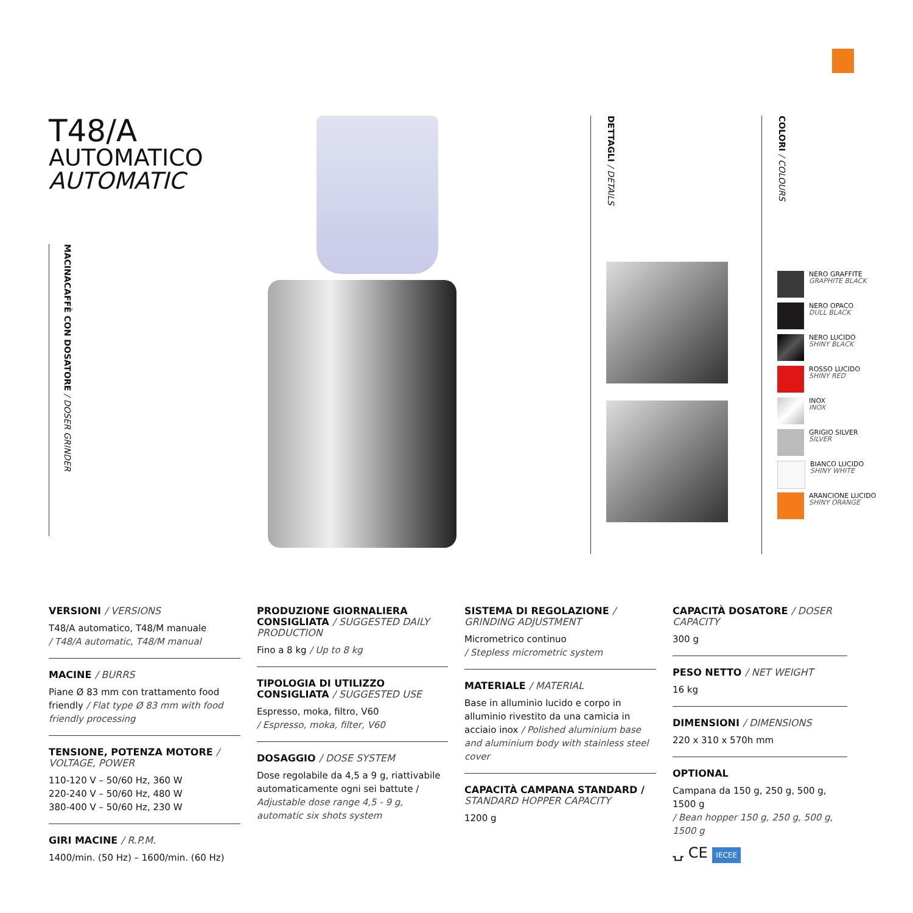T48/A
AUTOMATICO
AUTOMATIC
MACINACAFFÈ CON DOSATORE / DOSER GRINDER
DETTAGLI / DETAILS
COLORI / COLOURS
NERO GRAFFITE
GRAPHITE BLACK
NERO OPACO
DULL BLACK
NERO LUCIDO
SHINY BLACK
ROSSO LUCIDO
SHINY RED
INOX
INOX
GRIGIO SILVER
SILVER
BIANCO LUCIDO
SHINY WHITE
ARANCIONE LUCIDO
SHINY ORANGE
VERSIONI / VERSIONS
T48/A automatico, T48/M manuale
/ T48/A automatic, T48/M manual
MACINE / BURRS
Piane Ø 83 mm con trattamento food friendly / Flat type Ø 83 mm with food friendly processing
TENSIONE, POTENZA MOTORE / VOLTAGE, POWER
110-120 V – 50/60 Hz, 360 W
220-240 V – 50/60 Hz, 480 W
380-400 V – 50/60 Hz, 230 W
GIRI MACINE / R.P.M.
1400/min. (50 Hz) – 1600/min. (60 Hz)
PRODUZIONE GIORNALIERA CONSIGLIATA / SUGGESTED DAILY PRODUCTION
Fino a 8 kg / Up to 8 kg
TIPOLOGIA DI UTILIZZO CONSIGLIATA / SUGGESTED USE
Espresso, moka, filtro, V60
/ Espresso, moka, filter, V60
DOSAGGIO / DOSE SYSTEM
Dose regolabile da 4,5 a 9 g, riattivabile automaticamente ogni sei battute / Adjustable dose range 4,5 - 9 g, automatic six shots system
SISTEMA DI REGOLAZIONE / GRINDING ADJUSTMENT
Micrometrico continuo
/ Stepless micrometric system
MATERIALE / MATERIAL
Base in alluminio lucido e corpo in alluminio rivestito da una camicia in acciaio inox / Polished aluminium base and aluminium body with stainless steel cover
CAPACITÀ CAMPANA STANDARD / STANDARD HOPPER CAPACITY
1200 g
CAPACITÀ DOSATORE / DOSER CAPACITY
300 g
PESO NETTO / NET WEIGHT
16 kg
DIMENSIONI / DIMENSIONS
220 x 310 x 570h mm
OPTIONAL
Campana da 150 g, 250 g, 500 g, 1500 g
/ Bean hopper 150 g, 250 g, 500 g, 1500 g
⍽ CE IECEE